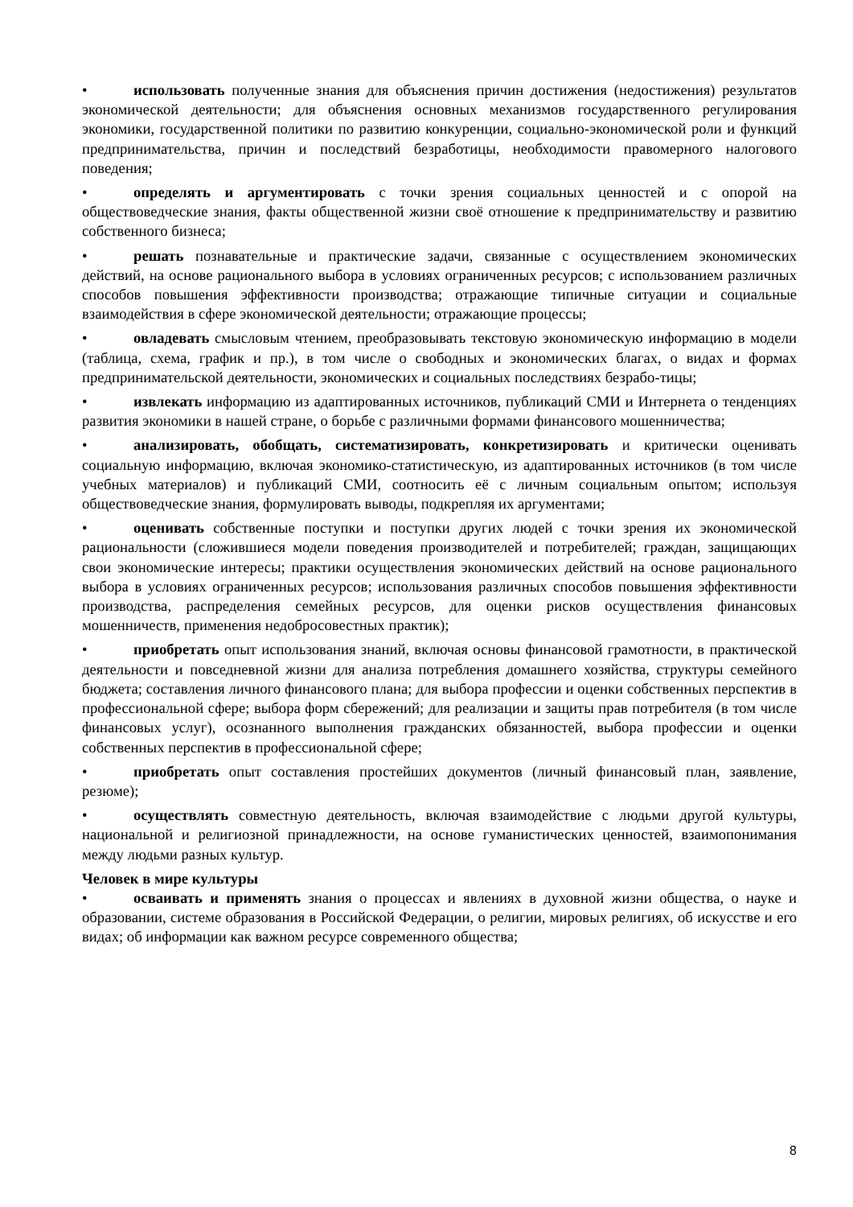• использовать полученные знания для объяснения причин достижения (недостижения) результатов экономической деятельности; для объяснения основных механизмов государственного регулирования экономики, государственной политики по развитию конкуренции, социально-экономической роли и функций предпринимательства, причин и последствий безработицы, необходимости правомерного налогового поведения;
• определять и аргументировать с точки зрения социальных ценностей и с опорой на обществоведческие знания, факты общественной жизни своё отношение к предпринимательству и развитию собственного бизнеса;
• решать познавательные и практические задачи, связанные с осуществлением экономических действий, на основе рационального выбора в условиях ограниченных ресурсов; с использованием различных способов повышения эффективности производства; отражающие типичные ситуации и социальные взаимодействия в сфере экономической деятельности; отражающие процессы;
• овладевать смысловым чтением, преобразовывать текстовую экономическую информацию в модели (таблица, схема, график и пр.), в том числе о свободных и экономических благах, о видах и формах предпринимательской деятельности, экономических и социальных последствиях безрабо-тицы;
• извлекать информацию из адаптированных источников, публикаций СМИ и Интернета о тенденциях развития экономики в нашей стране, о борьбе с различными формами финансового мошенничества;
• анализировать, обобщать, систематизировать, конкретизировать и критически оценивать социальную информацию, включая экономико-статистическую, из адаптированных источников (в том числе учебных материалов) и публикаций СМИ, соотносить её с личным социальным опытом; используя обществоведческие знания, формулировать выводы, подкрепляя их аргументами;
• оценивать собственные поступки и поступки других людей с точки зрения их экономической рациональности (сложившиеся модели поведения производителей и потребителей; граждан, защищающих свои экономические интересы; практики осуществления экономических действий на основе рационального выбора в условиях ограниченных ресурсов; использования различных способов повышения эффективности производства, распределения семейных ресурсов, для оценки рисков осуществления финансовых мошенничеств, применения недобросовестных практик);
• приобретать опыт использования знаний, включая основы финансовой грамотности, в практической деятельности и повседневной жизни для анализа потребления домашнего хозяйства, структуры семейного бюджета; составления личного финансового плана; для выбора профессии и оценки собственных перспектив в профессиональной сфере; выбора форм сбережений; для реализации и защиты прав потребителя (в том числе финансовых услуг), осознанного выполнения гражданских обязанностей, выбора профессии и оценки собственных перспектив в профессиональной сфере;
• приобретать опыт составления простейших документов (личный финансовый план, заявление, резюме);
• осуществлять совместную деятельность, включая взаимодействие с людьми другой культуры, национальной и религиозной принадлежности, на основе гуманистических ценностей, взаимопонимания между людьми разных культур.
Человек в мире культуры
• осваивать и применять знания о процессах и явлениях в духовной жизни общества, о науке и образовании, системе образования в Российской Федерации, о религии, мировых религиях, об искусстве и его видах; об информации как важном ресурсе современного общества;
8